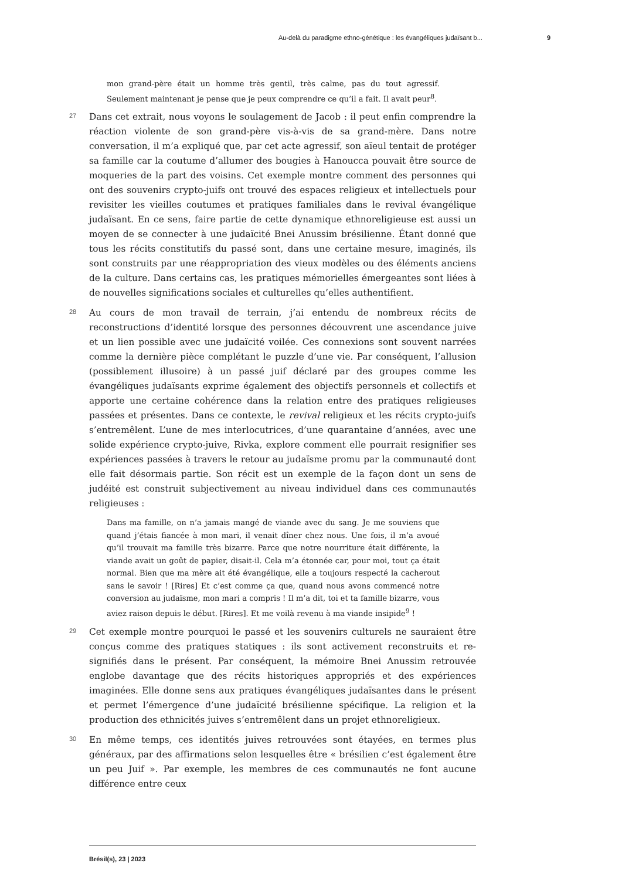Au-delà du paradigme ethno-génétique : les évangéliques judaïsant b... 9
mon grand-père était un homme très gentil, très calme, pas du tout agressif. Seulement maintenant je pense que je peux comprendre ce qu’il a fait. Il avait peur<sup>8</sup>.
27
Dans cet extrait, nous voyons le soulagement de Jacob : il peut enfin comprendre la réaction violente de son grand-père vis-à-vis de sa grand-mère. Dans notre conversation, il m’a expliqué que, par cet acte agressif, son aïeul tentait de protéger sa famille car la coutume d’allumer des bougies à Hanoucca pouvait être source de moqueries de la part des voisins. Cet exemple montre comment des personnes qui ont des souvenirs crypto-juifs ont trouvé des espaces religieux et intellectuels pour revisiter les vieilles coutumes et pratiques familiales dans le revival évangélique judaïsant. En ce sens, faire partie de cette dynamique ethnoreligieuse est aussi un moyen de se connecter à une judaïcité Bnei Anussim brésilienne. Étant donné que tous les récits constitutifs du passé sont, dans une certaine mesure, imaginés, ils sont construits par une réappropriation des vieux modèles ou des éléments anciens de la culture. Dans certains cas, les pratiques mémorielles émergeantes sont liées à de nouvelles significations sociales et culturelles qu’elles authentifient.
28
Au cours de mon travail de terrain, j’ai entendu de nombreux récits de reconstructions d’identité lorsque des personnes découvrent une ascendance juive et un lien possible avec une judaïcité voilée. Ces connexions sont souvent narrées comme la dernière pièce complétant le puzzle d’une vie. Par conséquent, l’allusion (possiblement illusoire) à un passé juif déclaré par des groupes comme les évangéliques judaïsants exprime également des objectifs personnels et collectifs et apporte une certaine cohérence dans la relation entre des pratiques religieuses passées et présentes. Dans ce contexte, le revival religieux et les récits crypto-juifs s’entremêlent. L’une de mes interlocutrices, d’une quarantaine d’années, avec une solide expérience crypto-juive, Rivka, explore comment elle pourrait resignifier ses expériences passées à travers le retour au judaïsme promu par la communauté dont elle fait désormais partie. Son récit est un exemple de la façon dont un sens de judéité est construit subjectivement au niveau individuel dans ces communautés religieuses :
Dans ma famille, on n’a jamais mangé de viande avec du sang. Je me souviens que quand j’étais fiancée à mon mari, il venait dîner chez nous. Une fois, il m’a avoué qu’il trouvait ma famille très bizarre. Parce que notre nourriture était différente, la viande avait un goût de papier, disait-il. Cela m’a étonnée car, pour moi, tout ça était normal. Bien que ma mère ait été évangélique, elle a toujours respecté la cacherout sans le savoir ! [Rires] Et c’est comme ça que, quand nous avons commencé notre conversion au judaïsme, mon mari a compris ! Il m’a dit, toi et ta famille bizarre, vous aviez raison depuis le début. [Rires]. Et me voilà revenu à ma viande insipide<sup>9</sup> !
29
Cet exemple montre pourquoi le passé et les souvenirs culturels ne sauraient être conçus comme des pratiques statiques : ils sont activement reconstruits et re-signifiés dans le présent. Par conséquent, la mémoire Bnei Anussim retrouvée englobe davantage que des récits historiques appropriés et des expériences imaginées. Elle donne sens aux pratiques évangéliques judaïsantes dans le présent et permet l’émergence d’une judaïcité brésilienne spécifique. La religion et la production des ethnicités juives s’entremêlent dans un projet ethnoreligieux.
30
En même temps, ces identités juives retrouvées sont étayées, en termes plus généraux, par des affirmations selon lesquelles être « brésilien c’est également être un peu Juif ». Par exemple, les membres de ces communautés ne font aucune différence entre ceux
Brésil(s), 23 | 2023